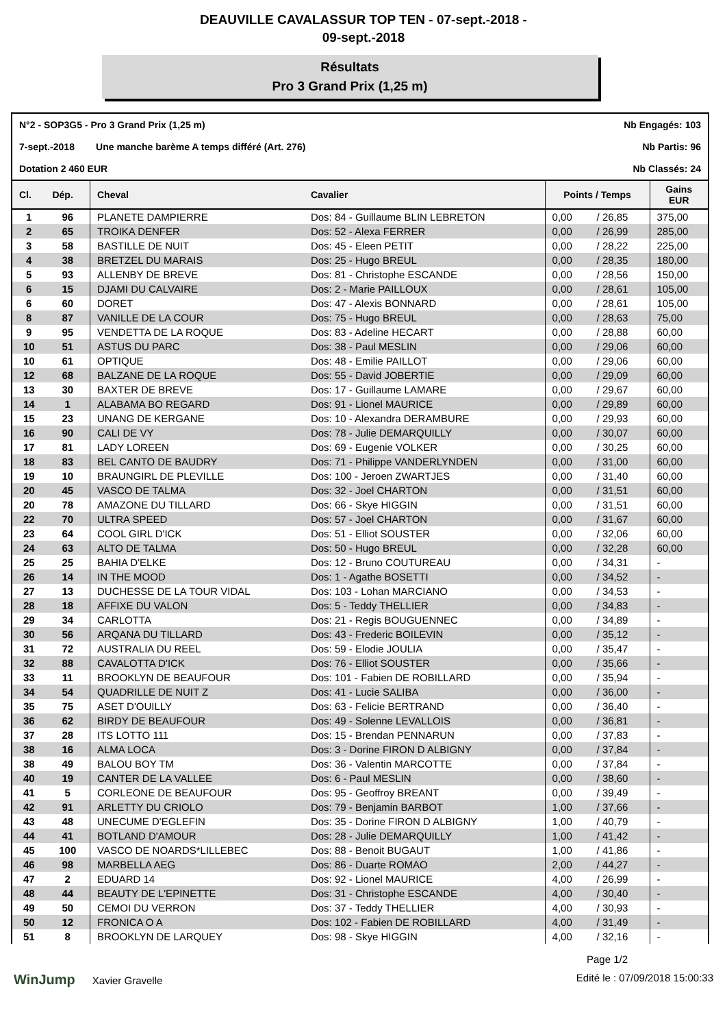DEAUVILLE CAVALASSUR TOP TEN - 07-sept.-2018 -
09-sept.-2018
Résultats
Pro 3 Grand Prix (1,25 m)
N°2 - SOP3G5 - Pro 3 Grand Prix (1,25 m) Nb Engagés: 103
7-sept.-2018 Une manche barème A temps différé (Art. 276) Nb Partis: 96
Dotation 2 460 EUR Nb Classés: 24
| Cl. | Dép. | Cheval | Cavalier | Points / Temps | | Gains EUR |
| --- | --- | --- | --- | --- | --- | --- |
| 1 | 96 | PLANETE DAMPIERRE | Dos: 84 - Guillaume BLIN LEBRETON | 0,00 | / 26,85 | 375,00 |
| 2 | 65 | TROIKA DENFER | Dos: 52 - Alexa FERRER | 0,00 | / 26,99 | 285,00 |
| 3 | 58 | BASTILLE DE NUIT | Dos: 45 - Eleen PETIT | 0,00 | / 28,22 | 225,00 |
| 4 | 38 | BRETZEL DU MARAIS | Dos: 25 - Hugo BREUL | 0,00 | / 28,35 | 180,00 |
| 5 | 93 | ALLENBY DE BREVE | Dos: 81 - Christophe ESCANDE | 0,00 | / 28,56 | 150,00 |
| 6 | 15 | DJAMI DU CALVAIRE | Dos: 2 - Marie PAILLOUX | 0,00 | / 28,61 | 105,00 |
| 6 | 60 | DORET | Dos: 47 - Alexis BONNARD | 0,00 | / 28,61 | 105,00 |
| 8 | 87 | VANILLE DE LA COUR | Dos: 75 - Hugo BREUL | 0,00 | / 28,63 | 75,00 |
| 9 | 95 | VENDETTA DE LA ROQUE | Dos: 83 - Adeline HECART | 0,00 | / 28,88 | 60,00 |
| 10 | 51 | ASTUS DU PARC | Dos: 38 - Paul MESLIN | 0,00 | / 29,06 | 60,00 |
| 10 | 61 | OPTIQUE | Dos: 48 - Emilie PAILLOT | 0,00 | / 29,06 | 60,00 |
| 12 | 68 | BALZANE DE LA ROQUE | Dos: 55 - David JOBERTIE | 0,00 | / 29,09 | 60,00 |
| 13 | 30 | BAXTER DE BREVE | Dos: 17 - Guillaume LAMARE | 0,00 | / 29,67 | 60,00 |
| 14 | 1 | ALABAMA BO REGARD | Dos: 91 - Lionel MAURICE | 0,00 | / 29,89 | 60,00 |
| 15 | 23 | UNANG DE KERGANE | Dos: 10 - Alexandra DERAMBURE | 0,00 | / 29,93 | 60,00 |
| 16 | 90 | CALI DE VY | Dos: 78 - Julie DEMARQUILLY | 0,00 | / 30,07 | 60,00 |
| 17 | 81 | LADY LOREEN | Dos: 69 - Eugenie VOLKER | 0,00 | / 30,25 | 60,00 |
| 18 | 83 | BEL CANTO DE BAUDRY | Dos: 71 - Philippe VANDERLYNDEN | 0,00 | / 31,00 | 60,00 |
| 19 | 10 | BRAUNGIRL DE PLEVILLE | Dos: 100 - Jeroen ZWARTJES | 0,00 | / 31,40 | 60,00 |
| 20 | 45 | VASCO DE TALMA | Dos: 32 - Joel CHARTON | 0,00 | / 31,51 | 60,00 |
| 20 | 78 | AMAZONE DU TILLARD | Dos: 66 - Skye HIGGIN | 0,00 | / 31,51 | 60,00 |
| 22 | 70 | ULTRA SPEED | Dos: 57 - Joel CHARTON | 0,00 | / 31,67 | 60,00 |
| 23 | 64 | COOL GIRL D'ICK | Dos: 51 - Elliot SOUSTER | 0,00 | / 32,06 | 60,00 |
| 24 | 63 | ALTO DE TALMA | Dos: 50 - Hugo BREUL | 0,00 | / 32,28 | 60,00 |
| 25 | 25 | BAHIA D'ELKE | Dos: 12 - Bruno COUTUREAU | 0,00 | / 34,31 | - |
| 26 | 14 | IN THE MOOD | Dos: 1 - Agathe BOSETTI | 0,00 | / 34,52 | - |
| 27 | 13 | DUCHESSE DE LA TOUR VIDAL | Dos: 103 - Lohan MARCIANO | 0,00 | / 34,53 | - |
| 28 | 18 | AFFIXE DU VALON | Dos: 5 - Teddy THELLIER | 0,00 | / 34,83 | - |
| 29 | 34 | CARLOTTA | Dos: 21 - Regis BOUGUENNEC | 0,00 | / 34,89 | - |
| 30 | 56 | ARQANA DU TILLARD | Dos: 43 - Frederic BOILEVIN | 0,00 | / 35,12 | - |
| 31 | 72 | AUSTRALIA DU REEL | Dos: 59 - Elodie JOULIA | 0,00 | / 35,47 | - |
| 32 | 88 | CAVALOTTA D'ICK | Dos: 76 - Elliot SOUSTER | 0,00 | / 35,66 | - |
| 33 | 11 | BROOKLYN DE BEAUFOUR | Dos: 101 - Fabien DE ROBILLARD | 0,00 | / 35,94 | - |
| 34 | 54 | QUADRILLE DE NUIT Z | Dos: 41 - Lucie SALIBA | 0,00 | / 36,00 | - |
| 35 | 75 | ASET D'OUILLY | Dos: 63 - Felicie BERTRAND | 0,00 | / 36,40 | - |
| 36 | 62 | BIRDY DE BEAUFOUR | Dos: 49 - Solenne LEVALLOIS | 0,00 | / 36,81 | - |
| 37 | 28 | ITS LOTTO 111 | Dos: 15 - Brendan PENNARUN | 0,00 | / 37,83 | - |
| 38 | 16 | ALMA LOCA | Dos: 3 - Dorine FIRON D ALBIGNY | 0,00 | / 37,84 | - |
| 38 | 49 | BALOU BOY TM | Dos: 36 - Valentin MARCOTTE | 0,00 | / 37,84 | - |
| 40 | 19 | CANTER DE LA VALLEE | Dos: 6 - Paul MESLIN | 0,00 | / 38,60 | - |
| 41 | 5 | CORLEONE DE BEAUFOUR | Dos: 95 - Geoffroy BREANT | 0,00 | / 39,49 | - |
| 42 | 91 | ARLETTY DU CRIOLO | Dos: 79 - Benjamin BARBOT | 1,00 | / 37,66 | - |
| 43 | 48 | UNECUME D'EGLEFIN | Dos: 35 - Dorine FIRON D ALBIGNY | 1,00 | / 40,79 | - |
| 44 | 41 | BOTLAND D'AMOUR | Dos: 28 - Julie DEMARQUILLY | 1,00 | / 41,42 | - |
| 45 | 100 | VASCO DE NOARDS*LILLEBEC | Dos: 88 - Benoit BUGAUT | 1,00 | / 41,86 | - |
| 46 | 98 | MARBELLA AEG | Dos: 86 - Duarte ROMAO | 2,00 | / 44,27 | - |
| 47 | 2 | EDUARD 14 | Dos: 92 - Lionel MAURICE | 4,00 | / 26,99 | - |
| 48 | 44 | BEAUTY DE L'EPINETTE | Dos: 31 - Christophe ESCANDE | 4,00 | / 30,40 | - |
| 49 | 50 | CEMOI DU VERRON | Dos: 37 - Teddy THELLIER | 4,00 | / 30,93 | - |
| 50 | 12 | FRONICA O A | Dos: 102 - Fabien DE ROBILLARD | 4,00 | / 31,49 | - |
| 51 | 8 | BROOKLYN DE LARQUEY | Dos: 98 - Skye HIGGIN | 4,00 | / 32,16 | - |
Page 1/2
WinJump Xavier Gravelle Edité le : 07/09/2018 15:00:33